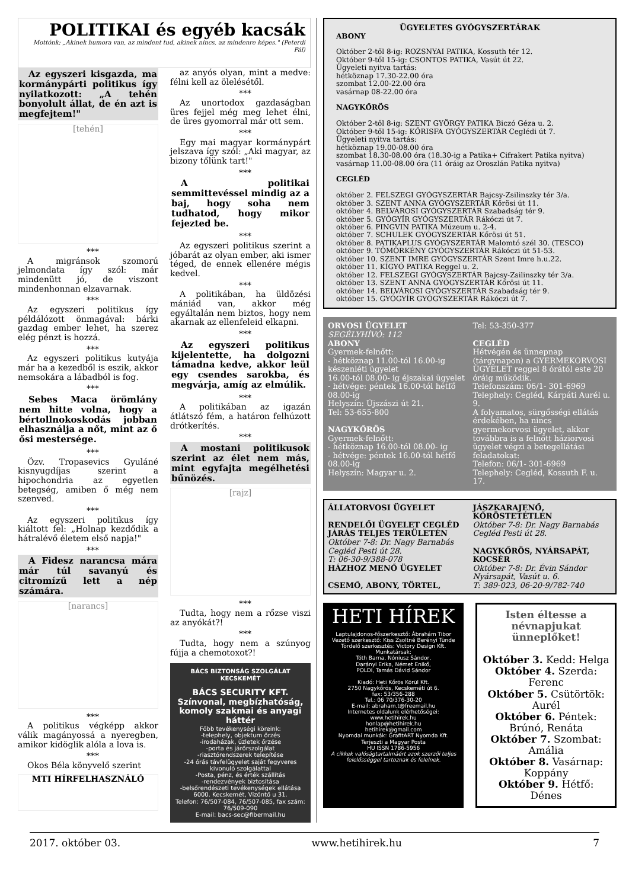POLITIKAI és egyéb kacsák
Mottónk: „Akinek humora van, az mindent tud, akinek nincs, az mindenre képes." (Peterdi Pál)
Az egyszeri kisgazda, ma kormánypárti politikus így nyilatkozott: „A tehén bonyolult állat, de én azt is megfejtem!"
[tehén]
***
A migránsok szomorú jelmondata így szól: már mindenütt jó, de viszont mindenhonnan elzavarnak.
***
Az egyszeri politikus így példálózott önmagával: bárki gazdag ember lehet, ha szerez elég pénzt is hozzá.
***
Az egyszeri politikus kutyája már ha a kezedből is eszik, akkor nemsokára a lábadból is fog.
***
Sebes Maca örömlány nem hitte volna, hogy a bértollnokoskodás jobban elhasználja a nőt, mint az ő ősi mestersége.
***
Özv. Tropasevics Gyuláné kisnyugdíjas szerint a hipochondria az egyetlen betegség, amiben ő még nem szenved.
***
Az egyszeri politikus így kiáltott fel: „Holnap kezdődik a hátralévő életem első napja!"
***
A Fidesz narancsa mára már túl savanyú és citromízű lett a nép számára.
[narancs]
***
A politikus végképp akkor válik magányossá a nyeregben, amikor kidöglik alóla a lova is.
***
Okos Béla könyvelő szerint
MTI HÍRFELHASZNÁLÓ
az anyós olyan, mint a medve: félni kell az ölelésétől.
***
Az unortodox gazdaságban üres fejjel még meg lehet élni, de üres gyomorral már ott sem.
***
Egy mai magyar kormánypárt jelszava így szól: „Aki magyar, az bizony tőlünk tart!"
***
A politikai semmittevéssel mindig az a baj, hogy soha nem tudhatod, hogy mikor fejezted be.
***
Az egyszeri politikus szerint a jóbarát az olyan ember, aki ismer téged, de ennek ellenére mégis kedvel.
***
A politikában, ha üldözési mániád van, akkor még egyáltalán nem biztos, hogy nem akarnak az ellenfeleid elkapni.
***
Az egyszeri politikus kijelentette, ha dolgozni támadna kedve, akkor leül egy csendes sarokba, és megvárja, amíg az elmúlik.
***
A politikában az igazán átlátszó fém, a határon felhúzott drótkerítés.
***
A mostani politikusok szerint az élet nem más, mint egyfajta megélhetési bűnözés.
[rajz]
***
Tudta, hogy nem a rőzse viszi az anyókát?!
***
Tudta, hogy nem a szúnyog fújja a chemotoxot?!
BÁCS BIZTONSÁG SZOLGÁLAT KECSKEMÉT
BÁCS SECURITY KFT.
Színvonal, megbízhatóság, komoly szakmai és anyagi háttér
Főbb tevékenységi köreink:
-telephely, objektum őrzés
-irodaházak, üzletek őrzése
-porta és járőrszolgálat
-riasztórendszerek telepítése
-24 órás távfelügyelet saját fegyveres kivonuló szolgálattal
-Posta, pénz, és érték szállítás
-rendezvények biztosítása
-belsőrendészeti tevékenységek ellátása
6000. Kecskemét, Vízöntő u 31.
Telefon: 76/507-084, 76/507-085, fax szám: 76/509-090
E-mail: bacs-sec@fibermail.hu
ÜGYELETES GYÓGYSZERTÁRAK
ABONY
Október 2-től 8-ig: ROZSNYAI PATIKA, Kossuth tér 12.
Október 9-től 15-ig: CSONTOS PATIKA, Vasút út 22.
Ügyeleti nyitva tartás:
hétköznap 17.30-22.00 óra
szombat 12.00-22.00 óra
vasárnap 08-22.00 óra
NAGYKŐRÖS
Október 2-től 8-ig: SZENT GYÖRGY PATIKA Biczó Géza u. 2.
Október 9-től 15-ig: KŐRISFA GYÓGYSZERTÁR Ceglédi út 7.
Ügyeleti nyitva tartás:
hétköznap 19.00-08.00 óra
szombat 18.30-08.00 óra (18.30-ig a Patika+ Cifrakert Patika nyitva)
vasárnap 11.00-08.00 óra (11 óráig az Oroszlán Patika nyitva)
CEGLÉD
október 2. FELSZEGI GYÓGYSZERTÁR Bajcsy-Zsilinszky tér 3/a.
október 3. SZENT ANNA GYÓGYSZERTÁR Kőrösi út 11.
október 4. BELVÁROSI GYÓGYSZERTÁR Szabadság tér 9.
október 5. GYÓGYÍR GYÓGYSZERTÁR Rákóczi út 7.
október 6. PINGVIN PATIKA Múzeum u. 2-4.
október 7. SCHULEK GYÓGYSZERTÁR Kőrösi út 51.
október 8. PATIKAPLUS GYÓGYSZERTÁR Malomtó szél 30. (TESCO)
október 9. TÖMÖRKÉNY GYÓGYSZERTÁR Rákóczi út 51-53.
október 10. SZENT IMRE GYÓGYSZERTÁR Szent Imre h.u.22.
október 11. KÍGYÓ PATIKA Reggel u. 2.
október 12. FELSZEGI GYÓGYSZERTÁR Bajcsy-Zsilinszky tér 3/a.
október 13. SZENT ANNA GYÓGYSZERTÁR Kőrösi út 11.
október 14. BELVÁROSI GYÓGYSZERTÁR Szabadság tér 9.
október 15. GYÓGYÍR GYÓGYSZERTÁR Rákóczi út 7.
ORVOSI ÜGYELET
SEGÉLYHÍVÓ: 112
ABONY
Gyermek-felnőtt:
- hétköznap 11.00-tól 16.00-ig készenléti ügyelet
16.00-tól 08.00- ig éjszakai ügyelet
- hétvége: péntek 16.00-tól hétfő 08.00-ig
Helyszín: Újszászi út 21.
Tel: 53-655-800
NAGYKŐRÖS
Gyermek-felnőtt:
- hétköznap 16.00-tól 08.00- ig
- hétvége: péntek 16.00-tól hétfő 08.00-ig
Helyszín: Magyar u. 2.
Tel: 53-350-377
CEGLÉD
Hétvégén és ünnepnap (tárgynapon) a GYERMEKORVOSI ÜGYELET reggel 8 órától este 20 óráig működik.
Telefonszám: 06/1- 301-6969
Telephely: Cegléd, Kárpáti Aurél u. 9.
A folyamatos, sürgősségi ellátás érdekében, ha nincs gyermekorvosi ügyelet, akkor továbbra is a felnőtt háziorvosi ügyelet végzi a betegellátási feladatokat:
Telefon: 06/1- 301-6969
Telephely: Cegléd, Kossuth F. u. 17.
ÁLLATORVOSI ÜGYELET
RENDELŐI ÜGYELET CEGLÉD JÁRÁS TELJES TERÜLETÉN
Október 7-8: Dr. Nagy Barnabás Cegléd Pesti út 28.
T: 06-30-9/388-078
HÁZHOZ MENŐ ÜGYELET
CSEMŐ, ABONY, TÖRTEL,
JÁSZKARAJENŐ, KŐRÖSTETÉTLEN
Október 7-8: Dr. Nagy Barnabás Cegléd Pesti út 28.
NAGYKŐRÖS, NYÁRSAPÁT, KOCSÉR
Október 7-8: Dr. Évin Sándor Nyársapát, Vasút u. 6.
T: 389-023, 06-20-9/782-740
HETI HÍREK
Laptulajdonos-főszerkesztő: Ábrahám Tibor
Vezető szerkesztő: Kiss Zsoltné Berényi Tünde
Tördelő szerkesztés: Victory Design Kft.
Munkatársak:
Tóth Barna, Nóniusz Sándor,
Darányi Erika, Német Enikő,
POLDI, Tamás Dávid Sándor
Kiadó: Heti Kőrös Körül Kft.
2750 Nagykőrös, Kecskeméti út 6.
fax: 53/356-288
Tel.: 06 70/376-30-20
E-mail: abraham.t@freemail.hu
Internetes oldalunk elérhetőségei:
www.hetihirek.hu
honlap@hetihirek.hu
hetihirek@gmail.com
Nyomdai munkák: GrafitART Nyomda Kft.
Terjeszti a Magyar Posta
HU ISSN 1786-5956
A cikkek valóságtartalmáért azok szerzői teljes felelősséggel tartoznak és felelnek.
Isten éltesse a névnapjukat ünneplőket!
Október 3. Kedd: Helga
Október 4. Szerda: Ferenc
Október 5. Csütörtök: Aurél
Október 6. Péntek: Brúnó, Renáta
Október 7. Szombat: Amália
Október 8. Vasárnap: Koppány
Október 9. Hétfő: Dénes
2017. október 03. www.hetihirek.hu 7